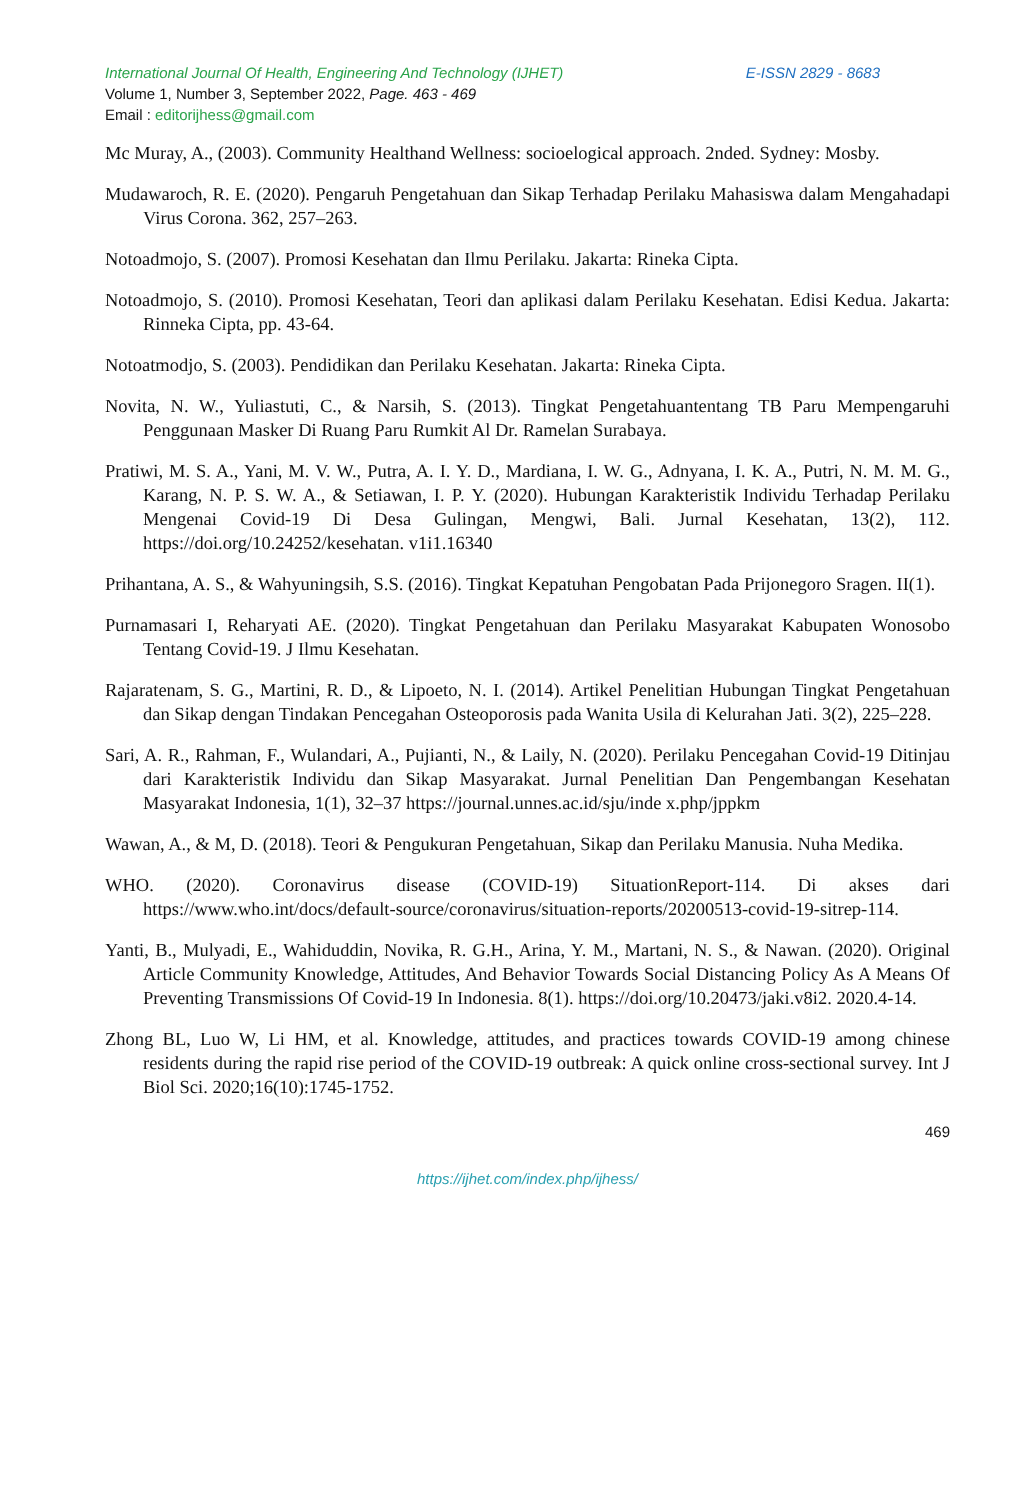International Journal Of Health, Engineering And Technology (IJHET) E-ISSN 2829 - 8683
Volume 1, Number 3, September 2022, Page. 463 - 469
Email : editorijhess@gmail.com
Mc Muray, A., (2003). Community Healthand Wellness: socioelogical approach. 2nded. Sydney: Mosby.
Mudawaroch, R. E. (2020). Pengaruh Pengetahuan dan Sikap Terhadap Perilaku Mahasiswa dalam Mengahadapi Virus Corona. 362, 257–263.
Notoadmojo, S. (2007). Promosi Kesehatan dan Ilmu Perilaku. Jakarta: Rineka Cipta.
Notoadmojo, S. (2010). Promosi Kesehatan, Teori dan aplikasi dalam Perilaku Kesehatan. Edisi Kedua. Jakarta: Rinneka Cipta, pp. 43-64.
Notoatmodjo, S. (2003). Pendidikan dan Perilaku Kesehatan. Jakarta: Rineka Cipta.
Novita, N. W., Yuliastuti, C., & Narsih, S. (2013). Tingkat Pengetahuantentang TB Paru Mempengaruhi Penggunaan Masker Di Ruang Paru Rumkit Al Dr. Ramelan Surabaya.
Pratiwi, M. S. A., Yani, M. V. W., Putra, A. I. Y. D., Mardiana, I. W. G., Adnyana, I. K. A., Putri, N. M. M. G., Karang, N. P. S. W. A., & Setiawan, I. P. Y. (2020). Hubungan Karakteristik Individu Terhadap Perilaku Mengenai Covid-19 Di Desa Gulingan, Mengwi, Bali. Jurnal Kesehatan, 13(2), 112. https://doi.org/10.24252/kesehatan. v1i1.16340
Prihantana, A. S., & Wahyuningsih, S.S. (2016). Tingkat Kepatuhan Pengobatan Pada Prijonegoro Sragen. II(1).
Purnamasari I, Reharyati AE. (2020). Tingkat Pengetahuan dan Perilaku Masyarakat Kabupaten Wonosobo Tentang Covid-19. J Ilmu Kesehatan.
Rajaratenam, S. G., Martini, R. D., & Lipoeto, N. I. (2014). Artikel Penelitian Hubungan Tingkat Pengetahuan dan Sikap dengan Tindakan Pencegahan Osteoporosis pada Wanita Usila di Kelurahan Jati. 3(2), 225–228.
Sari, A. R., Rahman, F., Wulandari, A., Pujianti, N., & Laily, N. (2020). Perilaku Pencegahan Covid-19 Ditinjau dari Karakteristik Individu dan Sikap Masyarakat. Jurnal Penelitian Dan Pengembangan Kesehatan Masyarakat Indonesia, 1(1), 32–37 https://journal.unnes.ac.id/sju/inde x.php/jppkm
Wawan, A., & M, D. (2018). Teori & Pengukuran Pengetahuan, Sikap dan Perilaku Manusia. Nuha Medika.
WHO. (2020). Coronavirus disease (COVID-19) SituationReport-114. Di akses dari https://www.who.int/docs/default-source/coronavirus/situation-reports/20200513-covid-19-sitrep-114.
Yanti, B., Mulyadi, E., Wahiduddin, Novika, R. G.H., Arina, Y. M., Martani, N. S., & Nawan. (2020). Original Article Community Knowledge, Attitudes, And Behavior Towards Social Distancing Policy As A Means Of Preventing Transmissions Of Covid-19 In Indonesia. 8(1). https://doi.org/10.20473/jaki.v8i2. 2020.4-14.
Zhong BL, Luo W, Li HM, et al. Knowledge, attitudes, and practices towards COVID-19 among chinese residents during the rapid rise period of the COVID-19 outbreak: A quick online cross-sectional survey. Int J Biol Sci. 2020;16(10):1745-1752.
469
https://ijhet.com/index.php/ijhess/